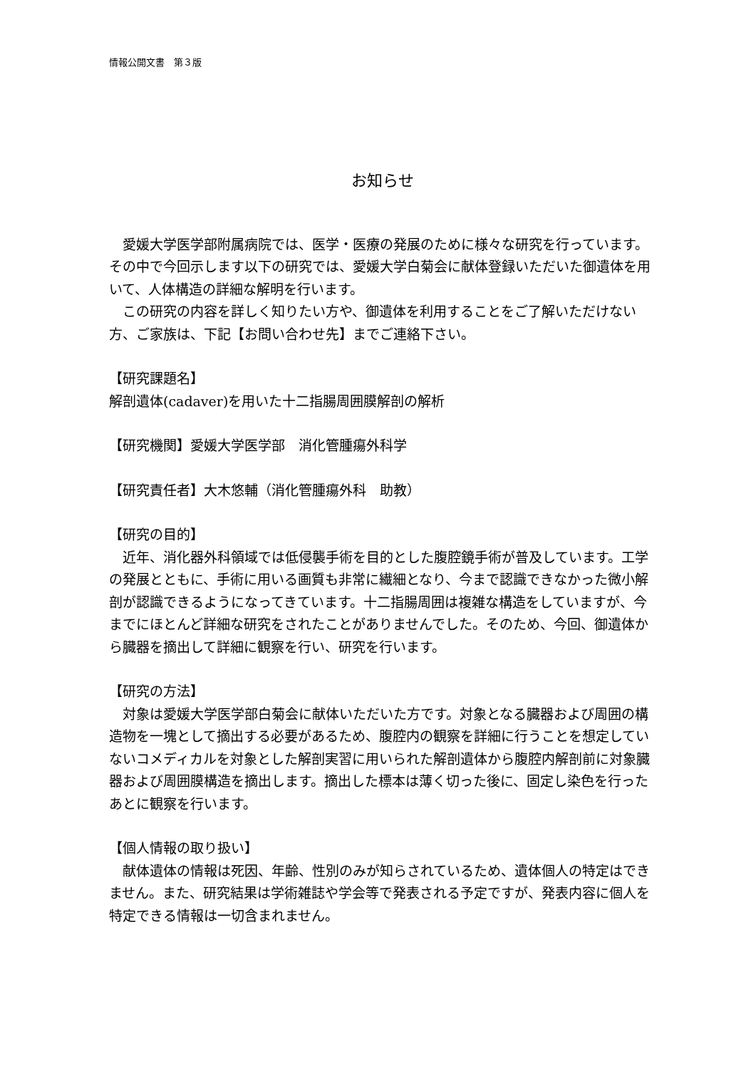情報公開文書　第３版
お知らせ
　愛媛大学医学部附属病院では、医学・医療の発展のために様々な研究を行っています。その中で今回示します以下の研究では、愛媛大学白菊会に献体登録いただいた御遺体を用いて、人体構造の詳細な解明を行います。
　この研究の内容を詳しく知りたい方や、御遺体を利用することをご了解いただけない方、ご家族は、下記【お問い合わせ先】までご連絡下さい。
【研究課題名】
解剖遺体(cadaver)を用いた十二指腸周囲膜解剖の解析
【研究機関】愛媛大学医学部　消化管腫瘍外科学
【研究責任者】大木悠輔（消化管腫瘍外科　助教）
【研究の目的】
　近年、消化器外科領域では低侵襲手術を目的とした腹腔鏡手術が普及しています。工学の発展とともに、手術に用いる画質も非常に繊細となり、今まで認識できなかった微小解剖が認識できるようになってきています。十二指腸周囲は複雑な構造をしていますが、今までにほとんど詳細な研究をされたことがありませんでした。そのため、今回、御遺体から臓器を摘出して詳細に観察を行い、研究を行います。
【研究の方法】
　対象は愛媛大学医学部白菊会に献体いただいた方です。対象となる臓器および周囲の構造物を一塊として摘出する必要があるため、腹腔内の観察を詳細に行うことを想定していないコメディカルを対象とした解剖実習に用いられた解剖遺体から腹腔内解剖前に対象臓器および周囲膜構造を摘出します。摘出した標本は薄く切った後に、固定し染色を行ったあとに観察を行います。
【個人情報の取り扱い】
　献体遺体の情報は死因、年齢、性別のみが知らされているため、遺体個人の特定はできません。また、研究結果は学術雑誌や学会等で発表される予定ですが、発表内容に個人を特定できる情報は一切含まれません。